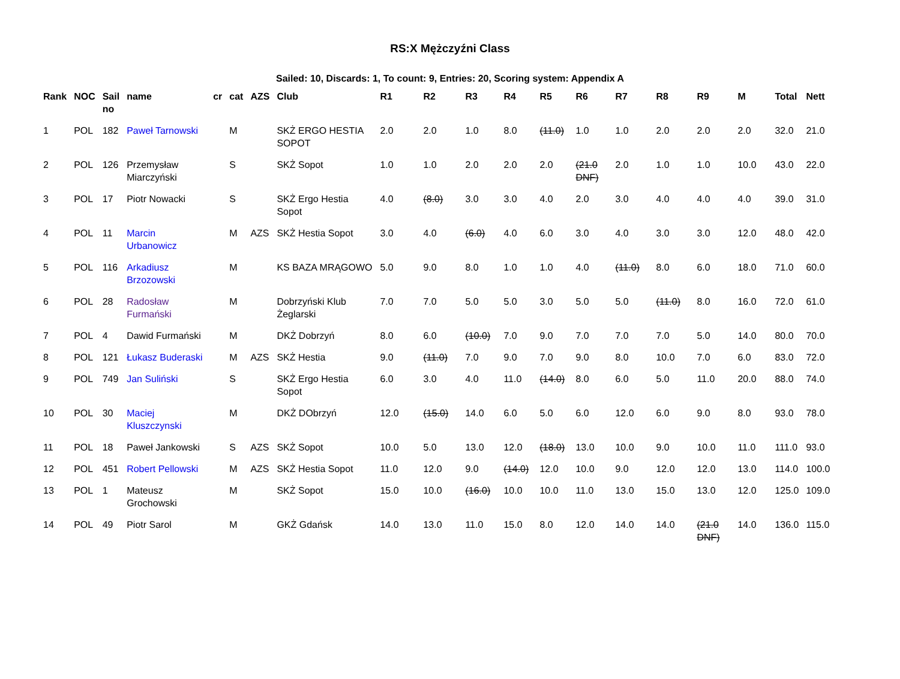RS:X Mężczyźni Class
Sailed: 10, Discards: 1, To count: 9, Entries: 20, Scoring system: Appendix A
| Rank | NOC | Sail no | name | cr | cat | AZS | Club | R1 | R2 | R3 | R4 | R5 | R6 | R7 | R8 | R9 | M | Total | Nett |
| --- | --- | --- | --- | --- | --- | --- | --- | --- | --- | --- | --- | --- | --- | --- | --- | --- | --- | --- | --- |
| 1 | POL | 182 | Paweł Tarnowski | | M | | SKŻ ERGO HESTIA SOPOT | 2.0 | 2.0 | 1.0 | 8.0 | (11.0) | 1.0 | 1.0 | 2.0 | 2.0 | 2.0 | 32.0 | 21.0 |
| 2 | POL | 126 | Przemysław Miarczyński | | S | | SKŻ Sopot | 1.0 | 1.0 | 2.0 | 2.0 | 2.0 | (21.0 DNF) | 2.0 | 1.0 | 1.0 | 10.0 | 43.0 | 22.0 |
| 3 | POL | 17 | Piotr Nowacki | | S | | SKŻ Ergo Hestia Sopot | 4.0 | (8.0) | 3.0 | 3.0 | 4.0 | 2.0 | 3.0 | 4.0 | 4.0 | 4.0 | 39.0 | 31.0 |
| 4 | POL | 11 | Marcin Urbanowicz | | M | AZS | SKŻ Hestia Sopot | 3.0 | 4.0 | (6.0) | 4.0 | 6.0 | 3.0 | 4.0 | 3.0 | 3.0 | 12.0 | 48.0 | 42.0 |
| 5 | POL | 116 | Arkadiusz Brzozowski | | M | | KS BAZA MRĄGOWO | 5.0 | 9.0 | 8.0 | 1.0 | 1.0 | 4.0 | (11.0) | 8.0 | 6.0 | 18.0 | 71.0 | 60.0 |
| 6 | POL | 28 | Radosław Furmański | | M | | Dobrzyński Klub Żeglarski | 7.0 | 7.0 | 5.0 | 5.0 | 3.0 | 5.0 | 5.0 | (11.0) | 8.0 | 16.0 | 72.0 | 61.0 |
| 7 | POL | 4 | Dawid Furmański | | M | | DKŻ Dobrzyń | 8.0 | 6.0 | (10.0) | 7.0 | 9.0 | 7.0 | 7.0 | 7.0 | 5.0 | 14.0 | 80.0 | 70.0 |
| 8 | POL | 121 | Łukasz Buderaski | | M | AZS | SKŻ Hestia | 9.0 | (11.0) | 7.0 | 9.0 | 7.0 | 9.0 | 8.0 | 10.0 | 7.0 | 6.0 | 83.0 | 72.0 |
| 9 | POL | 749 | Jan Suliński | | S | | SKŻ Ergo Hestia Sopot | 6.0 | 3.0 | 4.0 | 11.0 | (14.0) | 8.0 | 6.0 | 5.0 | 11.0 | 20.0 | 88.0 | 74.0 |
| 10 | POL | 30 | Maciej Kluszczynski | | M | | DKŻ DObrzyń | 12.0 | (15.0) | 14.0 | 6.0 | 5.0 | 6.0 | 12.0 | 6.0 | 9.0 | 8.0 | 93.0 | 78.0 |
| 11 | POL | 18 | Paweł Jankowski | | S | AZS | SKŻ Sopot | 10.0 | 5.0 | 13.0 | 12.0 | (18.0) | 13.0 | 10.0 | 9.0 | 10.0 | 11.0 | 111.0 | 93.0 |
| 12 | POL | 451 | Robert Pellowski | | M | AZS | SKŻ Hestia Sopot | 11.0 | 12.0 | 9.0 | (14.0) | 12.0 | 10.0 | 9.0 | 12.0 | 12.0 | 13.0 | 114.0 | 100.0 |
| 13 | POL | 1 | Mateusz Grochowski | | M | | SKŻ Sopot | 15.0 | 10.0 | (16.0) | 10.0 | 10.0 | 11.0 | 13.0 | 15.0 | 13.0 | 12.0 | 125.0 | 109.0 |
| 14 | POL | 49 | Piotr Sarol | | M | | GKŻ Gdańsk | 14.0 | 13.0 | 11.0 | 15.0 | 8.0 | 12.0 | 14.0 | 14.0 | (21.0 DNF) | 14.0 | 136.0 | 115.0 |